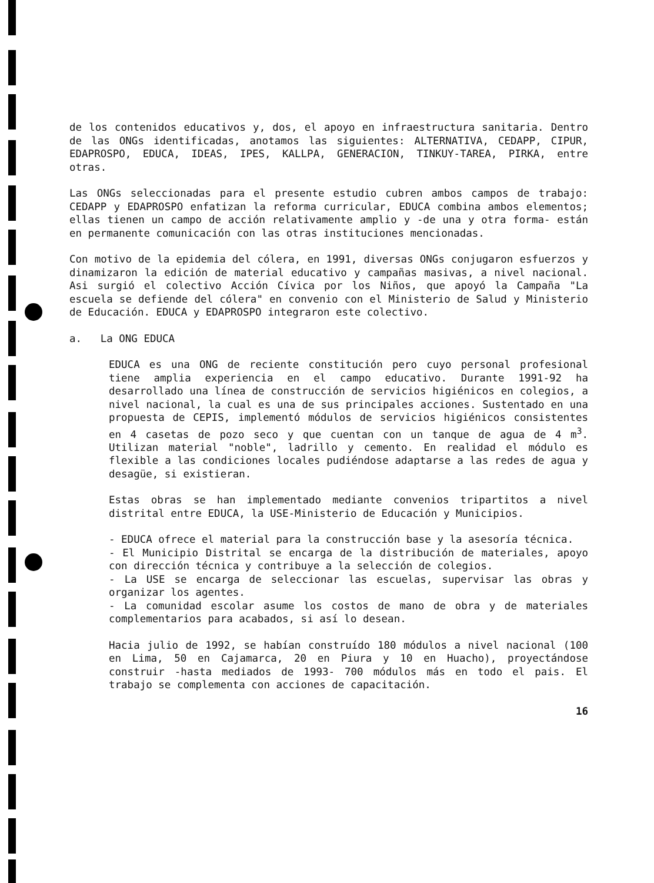de los contenidos educativos y, dos, el apoyo en infraestructura sanitaria. Dentro de las ONGs identificadas, anotamos las siguientes: ALTERNATIVA, CEDAPP, CIPUR, EDAPROSPO, EDUCA, IDEAS, IPES, KALLPA, GENERACION, TINKUY-TAREA, PIRKA, entre otras.
Las ONGs seleccionadas para el presente estudio cubren ambos campos de trabajo: CEDAPP y EDAPROSPO enfatizan la reforma curricular, EDUCA combina ambos elementos; ellas tienen un campo de acción relativamente amplio y -de una y otra forma- están en permanente comunicación con las otras instituciones mencionadas.
Con motivo de la epidemia del cólera, en 1991, diversas ONGs conjugaron esfuerzos y dinamizaron la edición de material educativo y campañas masivas, a nivel nacional. Asi surgió el colectivo Acción Cívica por los Niños, que apoyó la Campaña "La escuela se defiende del cólera" en convenio con el Ministerio de Salud y Ministerio de Educación. EDUCA y EDAPROSPO integraron este colectivo.
a. La ONG EDUCA
EDUCA es una ONG de reciente constitución pero cuyo personal profesional tiene amplia experiencia en el campo educativo. Durante 1991-92 ha desarrollado una línea de construcción de servicios higiénicos en colegios, a nivel nacional, la cual es una de sus principales acciones. Sustentado en una propuesta de CEPIS, implementó módulos de servicios higiénicos consistentes en 4 casetas de pozo seco y que cuentan con un tanque de agua de 4 m<sup>3</sup>. Utilizan material "noble", ladrillo y cemento. En realidad el módulo es flexible a las condiciones locales pudiéndose adaptarse a las redes de agua y desagüe, si existieran.
Estas obras se han implementado mediante convenios tripartitos a nivel distrital entre EDUCA, la USE-Ministerio de Educación y Municipios.
- EDUCA ofrece el material para la construcción base y la asesoría técnica.
- El Municipio Distrital se encarga de la distribución de materiales, apoyo con dirección técnica y contribuye a la selección de colegios.
- La USE se encarga de seleccionar las escuelas, supervisar las obras y organizar los agentes.
- La comunidad escolar asume los costos de mano de obra y de materiales complementarios para acabados, si así lo desean.
Hacia julio de 1992, se habían construído 180 módulos a nivel nacional (100 en Lima, 50 en Cajamarca, 20 en Piura y 10 en Huacho), proyectándose construir -hasta mediados de 1993- 700 módulos más en todo el pais. El trabajo se complementa con acciones de capacitación.
16